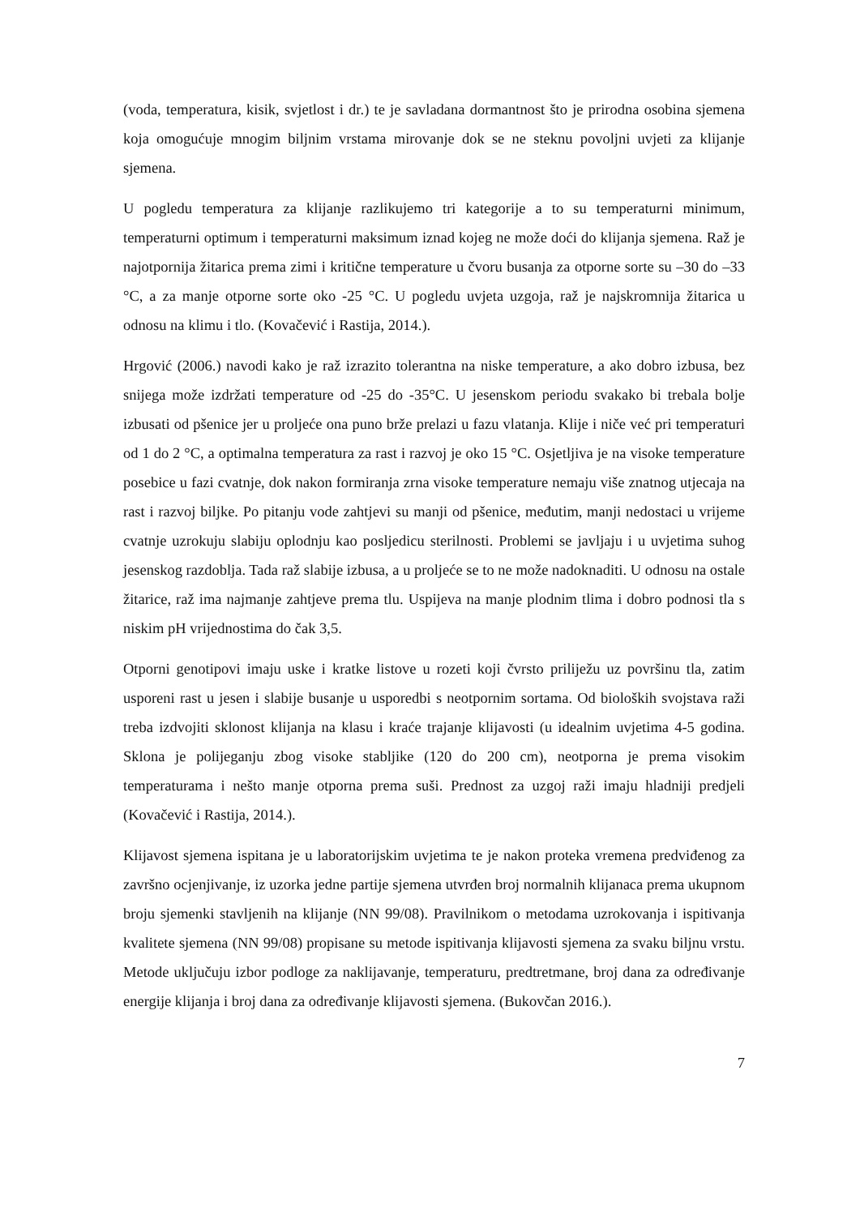(voda, temperatura, kisik, svjetlost i dr.) te je savladana dormantnost što je prirodna osobina sjemena koja omogućuje mnogim biljnim vrstama mirovanje dok se ne steknu povoljni uvjeti za klijanje sjemena.
U pogledu temperatura za klijanje razlikujemo tri kategorije a to su temperaturni minimum, temperaturni optimum i temperaturni maksimum iznad kojeg ne može doći do klijanja sjemena. Raž je najotpornija žitarica prema zimi i kritične temperature u čvoru busanja za otporne sorte su –30 do –33 °C, a za manje otporne sorte oko -25 °C. U pogledu uvjeta uzgoja, raž je najskromnija žitarica u odnosu na klimu i tlo. (Kovačević i Rastija, 2014.).
Hrgović (2006.) navodi kako je raž izrazito tolerantna na niske temperature, a ako dobro izbusa, bez snijega može izdržati temperature od -25 do -35°C. U jesenskom periodu svakako bi trebala bolje izbusati od pšenice jer u proljeće ona puno brže prelazi u fazu vlatanja. Klije i niče već pri temperaturi od 1 do 2 °C, a optimalna temperatura za rast i razvoj je oko 15 °C. Osjetljiva je na visoke temperature posebice u fazi cvatnje, dok nakon formiranja zrna visoke temperature nemaju više znatnog utjecaja na rast i razvoj biljke. Po pitanju vode zahtjevi su manji od pšenice, međutim, manji nedostaci u vrijeme cvatnje uzrokuju slabiju oplodnju kao posljedicu sterilnosti. Problemi se javljaju i u uvjetima suhog jesenskog razdoblja. Tada raž slabije izbusa, a u proljeće se to ne može nadoknaditi. U odnosu na ostale žitarice, raž ima najmanje zahtjeve prema tlu. Uspijeva na manje plodnim tlima i dobro podnosi tla s niskim pH vrijednostima do čak 3,5.
Otporni genotipovi imaju uske i kratke listove u rozeti koji čvrsto priliježu uz površinu tla, zatim usporeni rast u jesen i slabije busanje u usporedbi s neotpornim sortama. Od bioloških svojstava raži treba izdvojiti sklonost klijanja na klasu i kraće trajanje klijavosti (u idealnim uvjetima 4-5 godina. Sklona je polijeganju zbog visoke stabljike (120 do 200 cm), neotporna je prema visokim temperaturama i nešto manje otporna prema suši. Prednost za uzgoj raži imaju hladniji predjeli (Kovačević i Rastija, 2014.).
Klijavost sjemena ispitana je u laboratorijskim uvjetima te je nakon proteka vremena predviđenog za završno ocjenjivanje, iz uzorka jedne partije sjemena utvrđen broj normalnih klijanaca prema ukupnom broju sjemenki stavljenih na klijanje (NN 99/08). Pravilnikom o metodama uzrokovanja i ispitivanja kvalitete sjemena (NN 99/08) propisane su metode ispitivanja klijavosti sjemena za svaku biljnu vrstu. Metode uključuju izbor podloge za naklijavanje, temperaturu, predtretmane, broj dana za određivanje energije klijanja i broj dana za određivanje klijavosti sjemena. (Bukovčan 2016.).
7